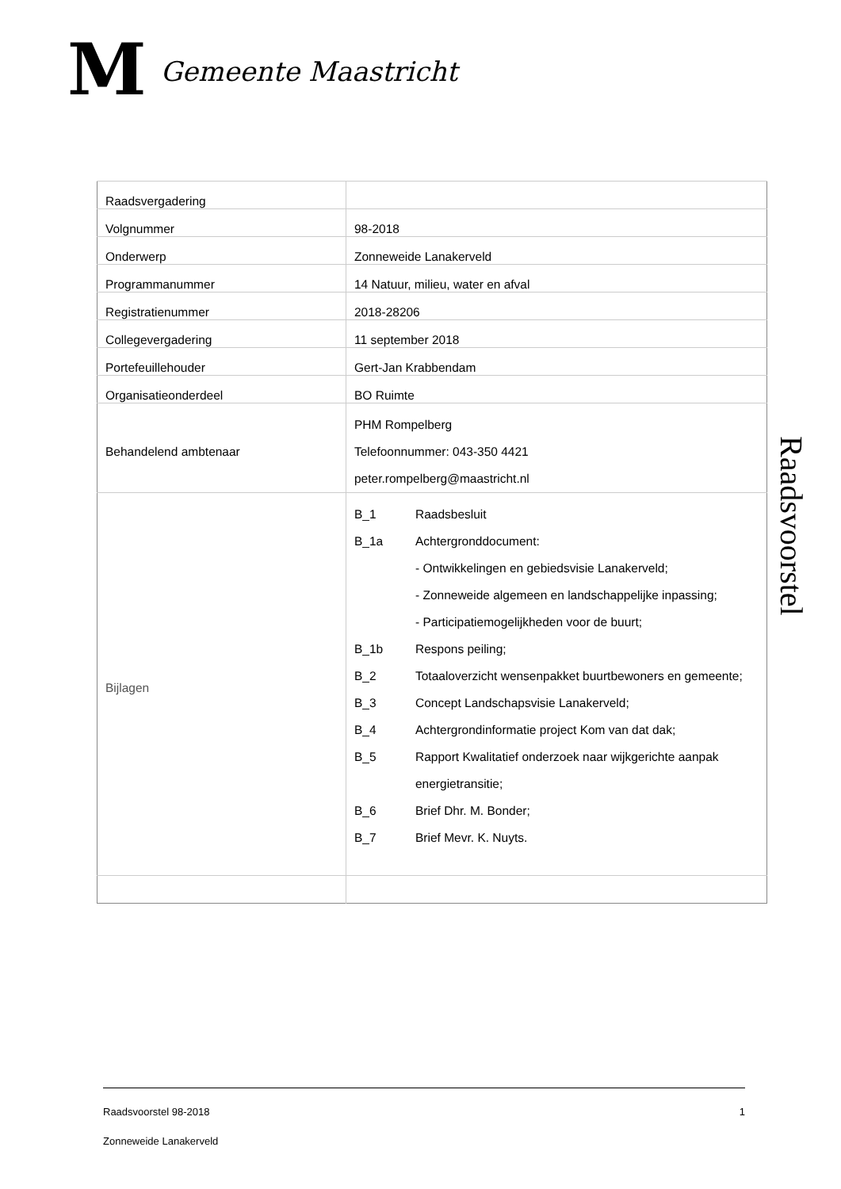M
Gemeente Maastricht
| Raadsvergadering | |
| Volgnummer | 98-2018 |
| Onderwerp | Zonneweide Lanakerveld |
| Programmanummer | 14 Natuur, milieu, water en afval |
| Registratienummer | 2018-28206 |
| Collegevergadering | 11 september 2018 |
| Portefeuillehouder | Gert-Jan Krabbendam |
| Organisatieonderdeel | BO Ruimte |
| Behandelend ambtenaar | PHM Rompelberg Telefoonnummer: 043-350 4421 peter.rompelberg@maastricht.nl |
| Bijlagen | B_1 Raadsbesluit B_1a Achtergronddocument: - Ontwikkelingen en gebiedsvisie Lanakerveld; - Zonneweide algemeen en landschappelijke inpassing; - Participatiemogelijkheden voor de buurt; B_1b Respons peiling; B_2 Totaaloverzicht wensenpakket buurtbewoners en gemeente; B_3 Concept Landschapsvisie Lanakerveld; B_4 Achtergrondinformatie project Kom van dat dak; B_5 Rapport Kwalitatief onderzoek naar wijkgerichte aanpak energietransitie; B_6 Brief Dhr. M. Bonder; B_7 Brief Mevr. K. Nuyts. |
Raadsvoorstel
Raadsvoorstel 98-2018 1
Zonneweide Lanakerveld